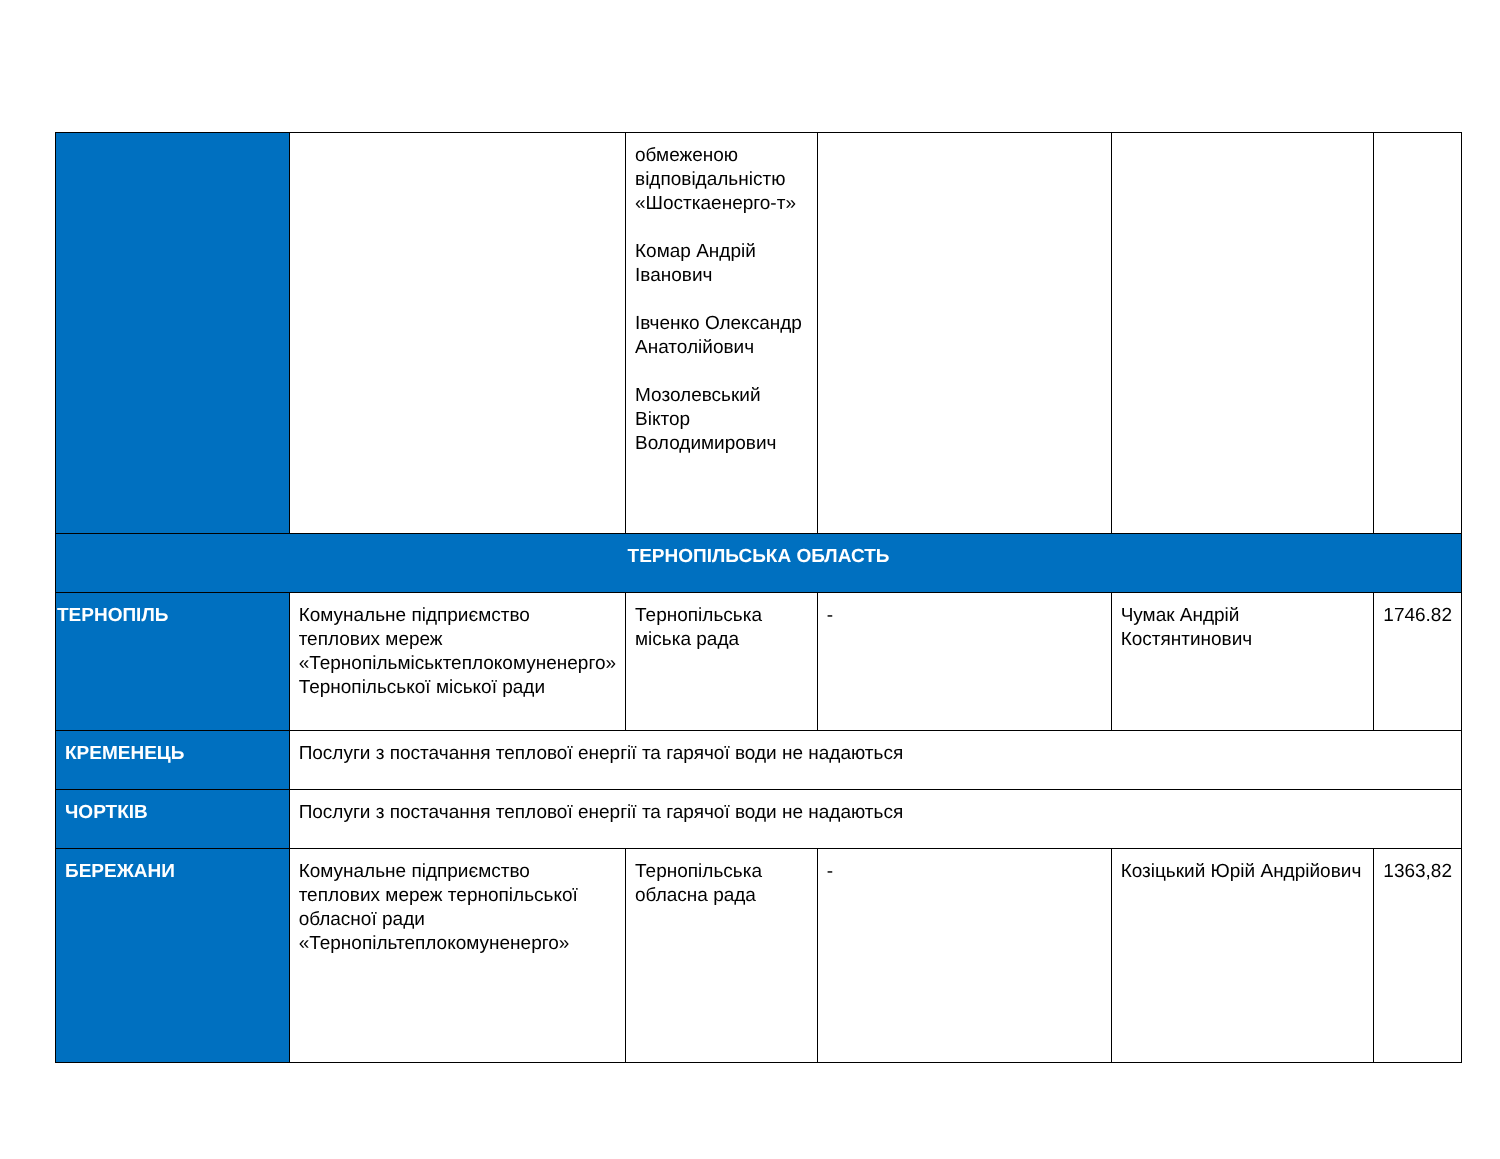| | | обмеженою відповідальністю «Шосткаенерго-т» Комар Андрій Іванович Івченко Олександр Анатолійович Мозолевський Віктор Володимирович | | | |
| ТЕРНОПІЛЬСЬКА ОБЛАСТЬ | | | | | |
| ТЕРНОПІЛЬ | Комунальне підприємство теплових мереж «Тернопільміськтеплокомуненерго» Тернопільської міської ради | Тернопільська міська рада | - | Чумак Андрій Костянтинович | 1746.82 |
| КРЕМЕНЕЦЬ | Послуги з постачання теплової енергії та гарячої води не надаються | | | | |
| ЧОРТКІВ | Послуги з постачання теплової енергії та гарячої води не надаються | | | | |
| БЕРЕЖАНИ | Комунальне підприємство теплових мереж тернопільської обласної ради «Тернопільтеплокомуненерго» | Тернопільська обласна рада | - | Козіцький Юрій Андрійович | 1363,82 |